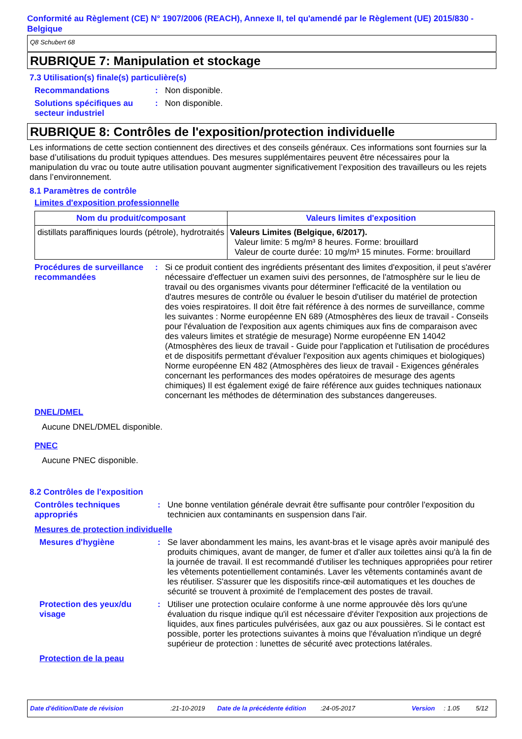Conformité au Règlement (CE) N° 1907/2006 (REACH), Annexe II, tel qu'amendé par le Règlement (UE) 2015/830 - Belgique
Q8 Schubert 68
RUBRIQUE 7: Manipulation et stockage
7.3 Utilisation(s) finale(s) particulière(s)
Recommandations : Non disponible.
Solutions spécifiques au secteur industriel
: Non disponible.
RUBRIQUE 8: Contrôles de l'exposition/protection individuelle
Les informations de cette section contiennent des directives et des conseils généraux. Ces informations sont fournies sur la base d’utilisations du produit typiques attendues. Des mesures supplémentaires peuvent être nécessaires pour la manipulation du vrac ou toute autre utilisation pouvant augmenter significativement l’exposition des travailleurs ou les rejets dans l’environnement.
8.1 Paramètres de contrôle
Limites d'exposition professionnelle
| Nom du produit/composant | Valeurs limites d'exposition |
| --- | --- |
| distillats paraffiniques lourds (pétrole), hydrotraités | Valeurs Limites (Belgique, 6/2017). Valeur limite: 5 mg/m³ 8 heures. Forme: brouillard Valeur de courte durée: 10 mg/m³ 15 minutes. Forme: brouillard |
Procédures de surveillance recommandées
: Si ce produit contient des ingrédients présentant des limites d'exposition, il peut s'avérer nécessaire d'effectuer un examen suivi des personnes, de l'atmosphère sur le lieu de travail ou des organismes vivants pour déterminer l'efficacité de la ventilation ou d'autres mesures de contrôle ou évaluer le besoin d'utiliser du matériel de protection des voies respiratoires. Il doit être fait référence à des normes de surveillance, comme les suivantes : Norme européenne EN 689 (Atmosphères des lieux de travail - Conseils pour l'évaluation de l'exposition aux agents chimiques aux fins de comparaison avec des valeurs limites et stratégie de mesurage) Norme européenne EN 14042 (Atmosphères des lieux de travail - Guide pour l'application et l'utilisation de procédures et de dispositifs permettant d'évaluer l'exposition aux agents chimiques et biologiques) Norme européenne EN 482 (Atmosphères des lieux de travail - Exigences générales concernant les performances des modes opératoires de mesurage des agents chimiques) Il est également exigé de faire référence aux guides techniques nationaux concernant les méthodes de détermination des substances dangereuses.
DNEL/DMEL
Aucune DNEL/DMEL disponible.
PNEC
Aucune PNEC disponible.
8.2 Contrôles de l'exposition
Contrôles techniques appropriés
: Une bonne ventilation générale devrait être suffisante pour contrôler l'exposition du technicien aux contaminants en suspension dans l'air.
Mesures de protection individuelle
Mesures d'hygiène : Se laver abondamment les mains, les avant-bras et le visage après avoir manipulé des produits chimiques, avant de manger, de fumer et d'aller aux toilettes ainsi qu'à la fin de la journée de travail. Il est recommandé d'utiliser les techniques appropriées pour retirer les vêtements potentiellement contaminés. Laver les vêtements contaminés avant de les réutiliser. S'assurer que les dispositifs rince-œil automatiques et les douches de sécurité se trouvent à proximité de l'emplacement des postes de travail.
Protection des yeux/du visage
: Utiliser une protection oculaire conforme à une norme approuvée dès lors qu'une évaluation du risque indique qu'il est nécessaire d'éviter l'exposition aux projections de liquides, aux fines particules pulvérisées, aux gaz ou aux poussières. Si le contact est possible, porter les protections suivantes à moins que l'évaluation n'indique un degré supérieur de protection : lunettes de sécurité avec protections latérales.
Protection de la peau
Date d'édition/Date de révision:21-10-2019 Date de la précédente édition:24-05-2017 Version: 1.05 5/12